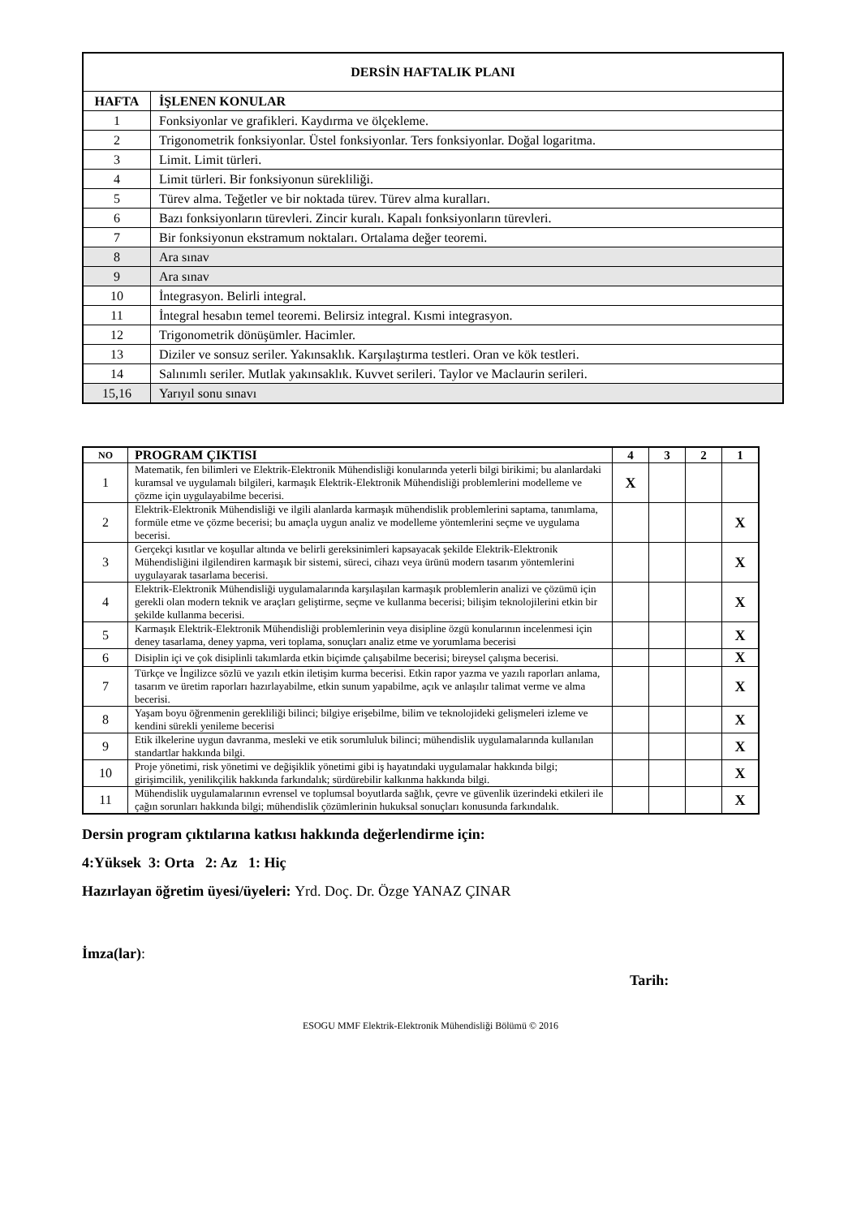| DERSİN HAFTALIK PLANI | |
| --- | --- |
| HAFTA | İŞLENEN KONULAR |
| 1 | Fonksiyonlar ve grafikleri. Kaydırma ve ölçekleme. |
| 2 | Trigonometrik fonksiyonlar. Üstel fonksiyonlar. Ters fonksiyonlar. Doğal logaritma. |
| 3 | Limit. Limit türleri. |
| 4 | Limit türleri. Bir fonksiyonun sürekliliği. |
| 5 | Türev alma. Teğetler ve bir noktada türev. Türev alma kuralları. |
| 6 | Bazı fonksiyonların türevleri. Zincir kuralı. Kapalı fonksiyonların türevleri. |
| 7 | Bir fonksiyonun ekstramum noktaları. Ortalama değer teoremi. |
| 8 | Ara sınav |
| 9 | Ara sınav |
| 10 | İntegrasyon. Belirli integral. |
| 11 | İntegral hesabın temel teoremi. Belirsiz integral. Kısmi integrasyon. |
| 12 | Trigonometrik dönüşümler. Hacimler. |
| 13 | Diziler ve sonsuz seriler. Yakınsaklık. Karşılaştırma testleri. Oran ve kök testleri. |
| 14 | Salınımlı seriler. Mutlak yakınsaklık. Kuvvet serileri. Taylor ve Maclaurin serileri. |
| 15,16 | Yarıyıl sonu sınavı |
| NO | PROGRAM ÇIKTISI | 4 | 3 | 2 | 1 |
| --- | --- | --- | --- | --- | --- |
| 1 | Matematik, fen bilimleri ve Elektrik-Elektronik Mühendisliği konularında yeterli bilgi birikimi; bu alanlardaki kuramsal ve uygulamalı bilgileri, karmaşık Elektrik-Elektronik Mühendisliği problemlerini modelleme ve çözme için uygulayabilme becerisi. | X | | | |
| 2 | Elektrik-Elektronik Mühendisliği ve ilgili alanlarda karmaşık mühendislik problemlerini saptama, tanımlama, formüle etme ve çözme becerisi; bu amaçla uygun analiz ve modelleme yöntemlerini seçme ve uygulama becerisi. | | | | X |
| 3 | Gerçekçi kısıtlar ve koşullar altında ve belirli gereksinimleri kapsayacak şekilde Elektrik-Elektronik Mühendisliğini ilgilendiren karmaşık bir sistemi, süreci, cihazı veya ürünü modern tasarım yöntemlerini uygulayarak tasarlama becerisi. | | | | X |
| 4 | Elektrik-Elektronik Mühendisliği uygulamalarında karşılaşılan karmaşık problemlerin analizi ve çözümü için gerekli olan modern teknik ve araçları geliştirme, seçme ve kullanma becerisi; bilişim teknolojilerini etkin bir şekilde kullanma becerisi. | | | | X |
| 5 | Karmaşık Elektrik-Elektronik Mühendisliği problemlerinin veya disipline özgü konularının incelenmesi için deney tasarlama, deney yapma, veri toplama, sonuçları analiz etme ve yorumlama becerisi | | | | X |
| 6 | Disiplin içi ve çok disiplinli takımlarda etkin biçimde çalışabilme becerisi; bireysel çalışma becerisi. | | | | X |
| 7 | Türkçe ve İngilizce sözlü ve yazılı etkin iletişim kurma becerisi. Etkin rapor yazma ve yazılı raporları anlama, tasarım ve üretim raporları hazırlayabilme, etkin sunum yapabilme, açık ve anlaşılır talimat verme ve alma becerisi. | | | | X |
| 8 | Yaşam boyu öğrenmenin gerekliliği bilinci; bilgiye erişebilme, bilim ve teknolojideki gelişmeleri izleme ve kendini sürekli yenileme becerisi | | | | X |
| 9 | Etik ilkelerine uygun davranma, mesleki ve etik sorumluluk bilinci; mühendislik uygulamalarında kullanılan standartlar hakkında bilgi. | | | | X |
| 10 | Proje yönetimi, risk yönetimi ve değişiklik yönetimi gibi iş hayatındaki uygulamalar hakkında bilgi; girişimcilik, yenilikçilik hakkında farkındalık; sürdürebilir kalkınma hakkında bilgi. | | | | X |
| 11 | Mühendislik uygulamalarının evrensel ve toplumsal boyutlarda sağlık, çevre ve güvenlik üzerindeki etkileri ile çağın sorunları hakkında bilgi; mühendislik çözümlerinin hukuksal sonuçları konusunda farkındalık. | | | | X |
Dersin program çıktılarına katkısı hakkında değerlendirme için:
4:Yüksek 3: Orta 2: Az 1: Hiç
Hazırlayan öğretim üyesi/üyeleri: Yrd. Doç. Dr. Özge YANAZ ÇINAR
İmza(lar):
Tarih:
ESOGU MMF Elektrik-Elektronik Mühendisliği Bölümü © 2016